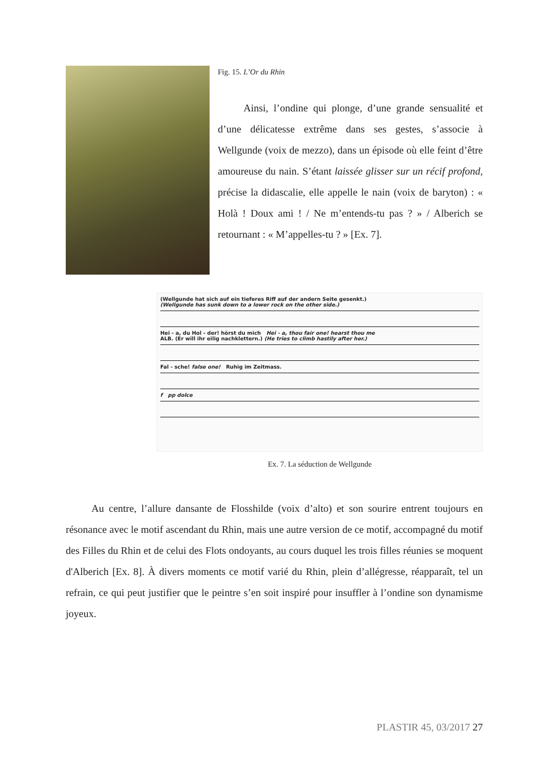Fig. 15. L’Or du Rhin
Ainsi, l’ondine qui plonge, d’une grande sensualité et d’une délicatesse extrême dans ses gestes, s’associe à Wellgunde (voix de mezzo), dans un épisode où elle feint d’être amoureuse du nain. S’étant laissée glisser sur un récif profond, précise la didascalie, elle appelle le nain (voix de baryton) : « Holà ! Doux ami ! / Ne m’entends-tu pas ? » / Alberich se retournant : « M’appelles-tu ? » [Ex. 7].
(Wellgunde hat sich auf ein tieferes Riff auf der andern Seite gesenkt.)
(Wellgunde has sunk down to a lower rock on the other side.)
Hei - a, du Hol - der! hörst du mich Hei - a, thou fair one! hearst thou me
ALB. (Er will ihr eilig nachklettern.) (He tries to climb hastily after her.)
Fal - sche! false one! Ruhig im Zeitmass.
f pp dolce
Ex. 7. La séduction de Wellgunde
Au centre, l’allure dansante de Flosshilde (voix d’alto) et son sourire entrent toujours en résonance avec le motif ascendant du Rhin, mais une autre version de ce motif, accompagné du motif des Filles du Rhin et de celui des Flots ondoyants, au cours duquel les trois filles réunies se moquent d'Alberich [Ex. 8]. À divers moments ce motif varié du Rhin, plein d’allégresse, réapparaît, tel un refrain, ce qui peut justifier que le peintre s’en soit inspiré pour insuffler à l’ondine son dynamisme joyeux.
PLASTIR 45, 03/2017 27